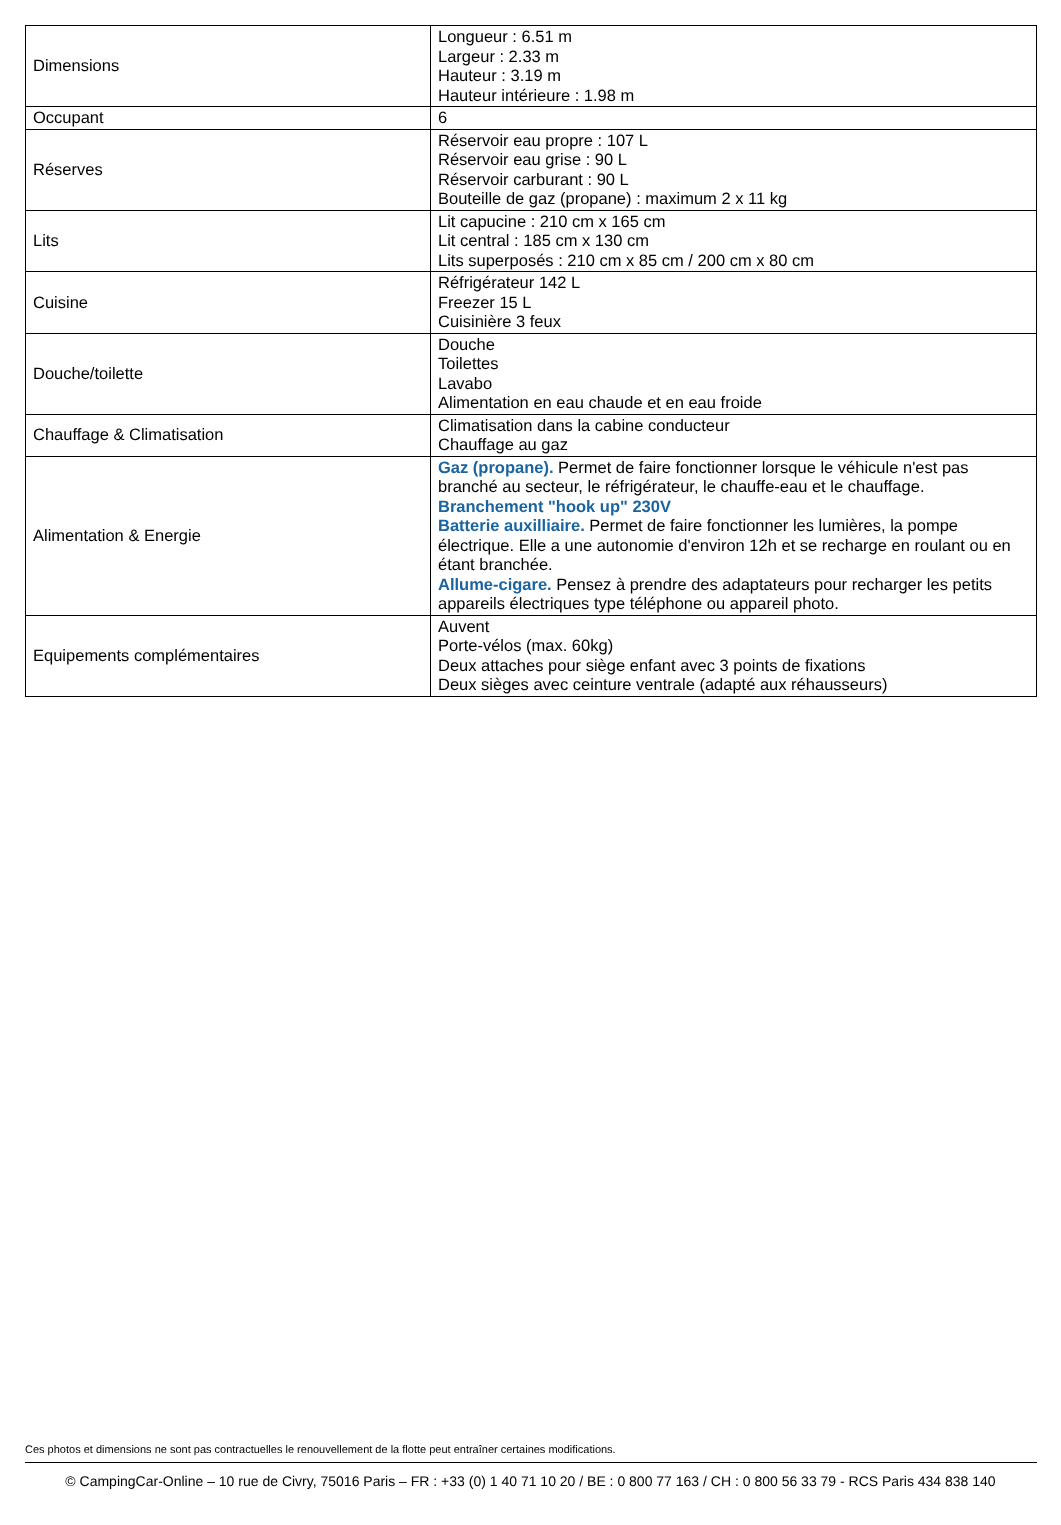| Dimensions | Longueur : 6.51 m Largeur : 2.33 m Hauteur : 3.19 m Hauteur intérieure : 1.98 m |
| Occupant | 6 |
| Réserves | Réservoir eau propre : 107 L Réservoir eau grise : 90 L Réservoir carburant : 90 L Bouteille de gaz (propane) : maximum 2 x 11 kg |
| Lits | Lit capucine : 210 cm x 165 cm Lit central : 185 cm x 130 cm Lits superposés : 210 cm x 85 cm / 200 cm x 80 cm |
| Cuisine | Réfrigérateur 142 L Freezer 15 L Cuisinière 3 feux |
| Douche/toilette | Douche Toilettes Lavabo Alimentation en eau chaude et en eau froide |
| Chauffage & Climatisation | Climatisation dans la cabine conducteur Chauffage au gaz |
| Alimentation & Energie | Gaz (propane). Permet de faire fonctionner lorsque le véhicule n'est pas branché au secteur, le réfrigérateur, le chauffe-eau et le chauffage. Branchement "hook up" 230V Batterie auxilliaire. Permet de faire fonctionner les lumières, la pompe électrique. Elle a une autonomie d'environ 12h et se recharge en roulant ou en étant branchée. Allume-cigare. Pensez à prendre des adaptateurs pour recharger les petits appareils électriques type téléphone ou appareil photo. |
| Equipements complémentaires | Auvent Porte-vélos (max. 60kg) Deux attaches pour siège enfant avec 3 points de fixations Deux sièges avec ceinture ventrale (adapté aux réhausseurs) |
Ces photos et dimensions ne sont pas contractuelles le renouvellement de la flotte peut entraîner certaines modifications.
© CampingCar-Online – 10 rue de Civry, 75016 Paris – FR : +33 (0) 1 40 71 10 20 / BE : 0 800 77 163 / CH : 0 800 56 33 79 - RCS Paris 434 838 140